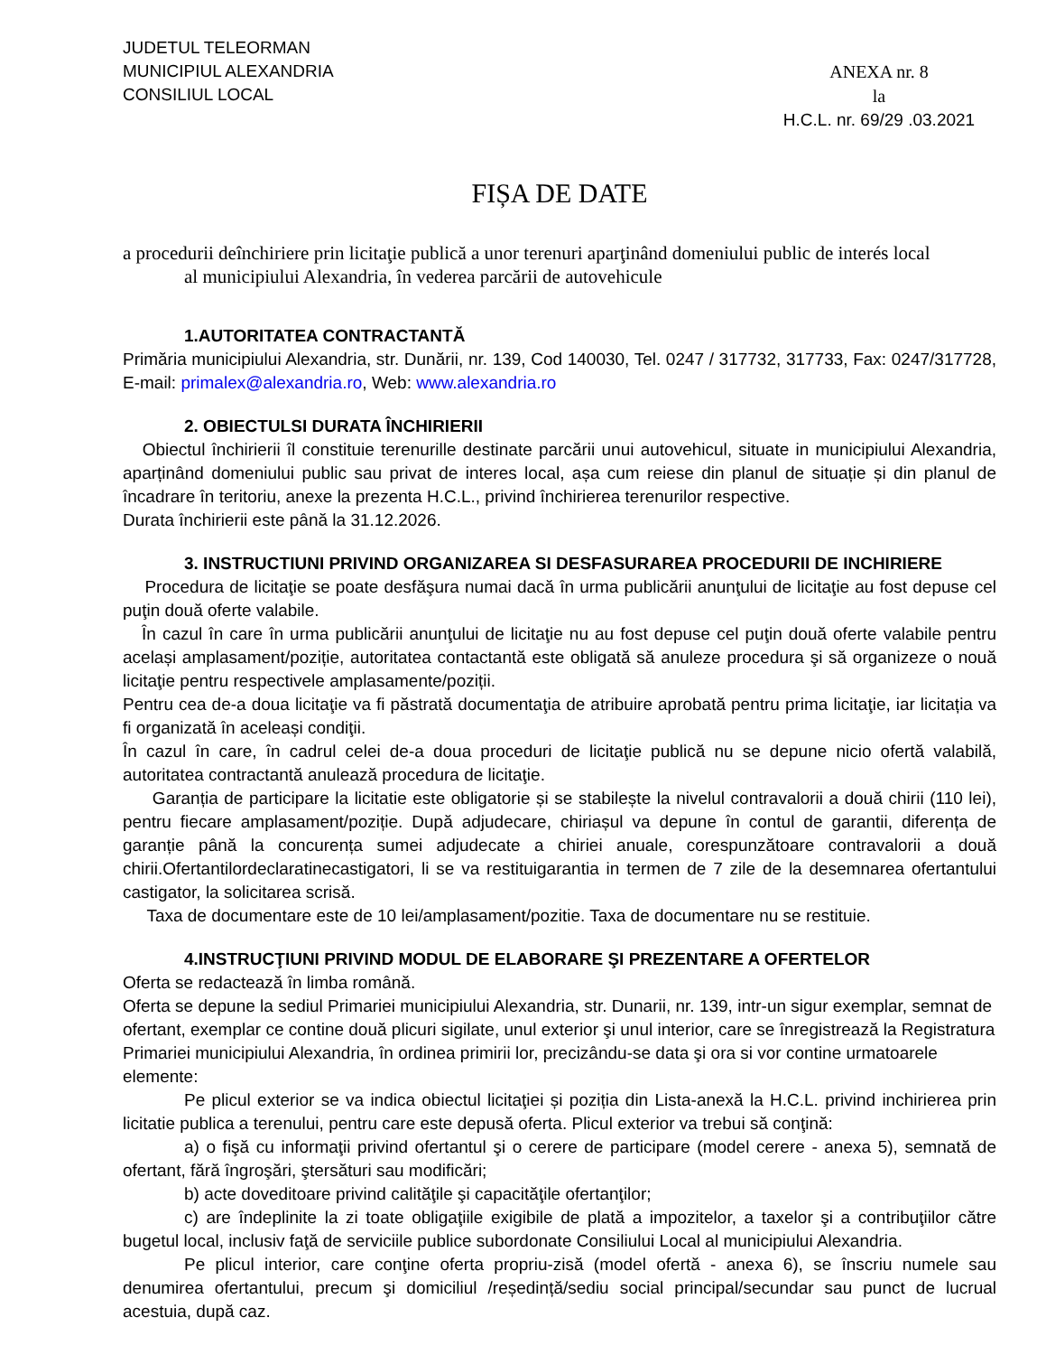JUDETUL TELEORMAN
MUNICIPIUL ALEXANDRIA
CONSILIUL LOCAL
ANEXA nr. 8
la
H.C.L. nr. 69/29 .03.2021
FIȘA DE DATE
a procedurii deînchiriere prin licitaţie publică a unor terenuri aparţinând domeniului public de interés local
al municipiului Alexandria, în vederea parcării de autovehicule
1.AUTORITATEA CONTRACTANTĂ
Primăria municipiului Alexandria, str. Dunării, nr. 139, Cod 140030, Tel. 0247 / 317732, 317733, Fax: 0247/317728, E-mail: primalex@alexandria.ro, Web: www.alexandria.ro
2. OBIECTULSI DURATA ÎNCHIRIERII
Obiectul închirierii îl constituie terenurille destinate parcării unui autovehicul, situate in municipiului Alexandria, aparținând domeniului public sau privat de interes local, așa cum reiese din planul de situație și din planul de încadrare în teritoriu, anexe la prezenta H.C.L., privind închirierea terenurilor respective.
Durata închirierii este până la 31.12.2026.
3. INSTRUCTIUNI PRIVIND ORGANIZAREA SI DESFASURAREA PROCEDURII DE INCHIRIERE
Procedura de licitaţie se poate desfăşura numai dacă în urma publicării anunţului de licitaţie au fost depuse cel puţin două oferte valabile.
În cazul în care în urma publicării anunţului de licitaţie nu au fost depuse cel puţin două oferte valabile pentru același amplasament/poziție, autoritatea contactantă este obligată să anuleze procedura şi să organizeze o nouă licitaţie pentru respectivele amplasamente/poziții.
Pentru cea de-a doua licitaţie va fi păstrată documentaţia de atribuire aprobată pentru prima licitaţie, iar licitația va fi organizată în aceleași condiţii.
În cazul în care, în cadrul celei de-a doua proceduri de licitaţie publică nu se depune nicio ofertă valabilă, autoritatea contractantă anulează procedura de licitaţie.
Garanția de participare la licitatie este obligatorie și se stabilește la nivelul contravalorii a două chirii (110 lei), pentru fiecare amplasament/poziție. După adjudecare, chiriașul va depune în contul de garantii, diferența de garanție până la concurența sumei adjudecate a chiriei anuale, corespunzătoare contravalorii a două chirii.Ofertantilordeclaratinecastigatori, li se va restituigarantia in termen de 7 zile de la desemnarea ofertantului castigator, la solicitarea scrisă.
Taxa de documentare este de 10 lei/amplasament/pozitie. Taxa de documentare nu se restituie.
4.INSTRUCŢIUNI PRIVIND MODUL DE ELABORARE ŞI PREZENTARE A OFERTELOR
Oferta se redactează în limba română.
Oferta se depune la sediul Primariei municipiului Alexandria, str. Dunarii, nr. 139, intr-un sigur exemplar, semnat de ofertant, exemplar ce contine două plicuri sigilate, unul exterior şi unul interior, care se înregistrează la Registratura Primariei municipiului Alexandria, în ordinea primirii lor, precizându-se data şi ora si vor contine urmatoarele elemente:
Pe plicul exterior se va indica obiectul licitaţiei și poziția din Lista-anexă la H.C.L. privind inchirierea prin licitatie publica a terenului, pentru care este depusă oferta. Plicul exterior va trebui să conţină:
a) o fişă cu informaţii privind ofertantul şi o cerere de participare (model cerere - anexa 5), semnată de ofertant, fără îngroşări, ştersături sau modificări;
b) acte doveditoare privind calităţile şi capacităţile ofertanţilor;
c) are îndeplinite la zi toate obligaţiile exigibile de plată a impozitelor, a taxelor şi a contribuţiilor către bugetul local, inclusiv faţă de serviciile publice subordonate Consiliului Local al municipiului Alexandria.
Pe plicul interior, care conţine oferta propriu-zisă (model ofertă - anexa 6), se înscriu numele sau denumirea ofertantului, precum şi domiciliul /reședință/sediu social principal/secundar sau punct de lucrual acestuia, după caz.